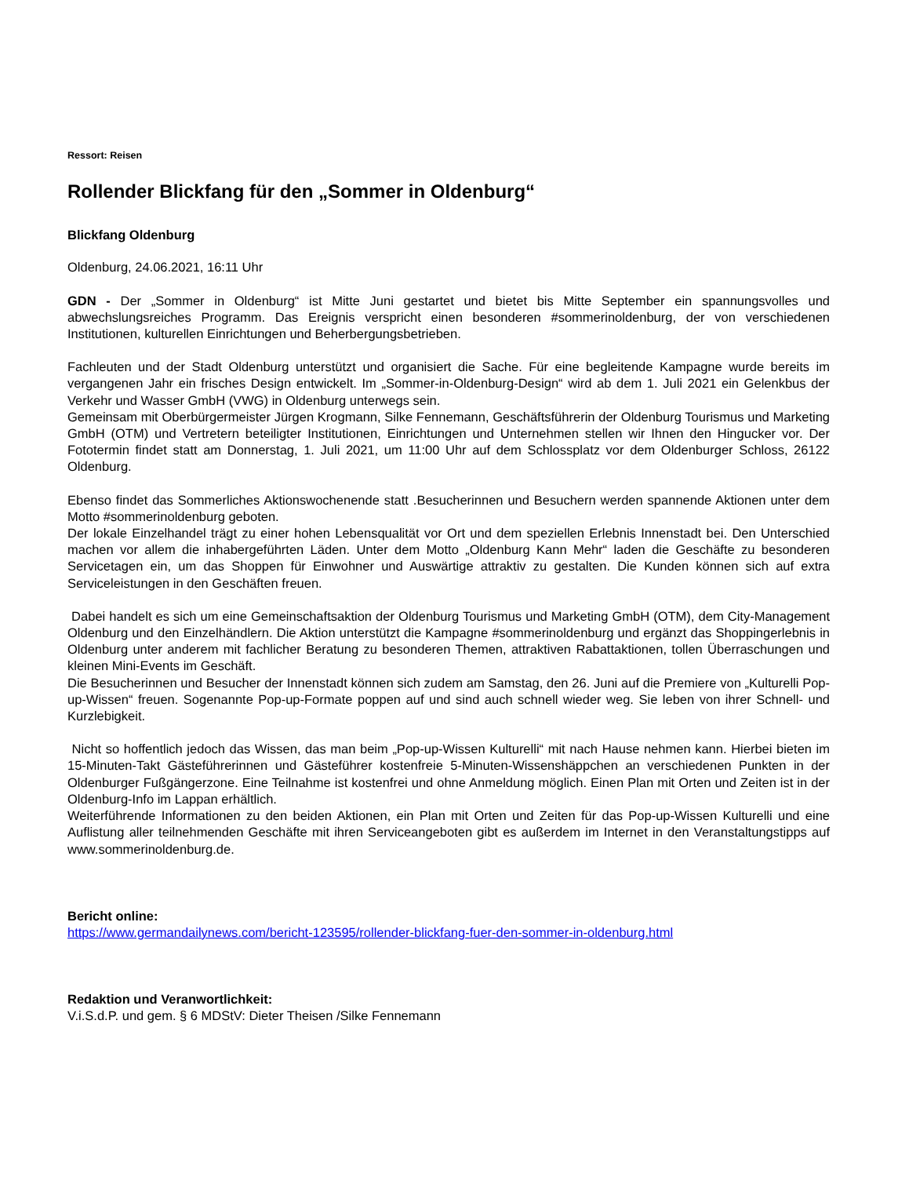Ressort: Reisen
Rollender Blickfang für den „Sommer in Oldenburg“
Blickfang Oldenburg
Oldenburg, 24.06.2021, 16:11 Uhr
GDN - Der „Sommer in Oldenburg“ ist Mitte Juni gestartet und bietet bis Mitte September ein spannungsvolles und abwechslungsreiches Programm. Das Ereignis verspricht einen besonderen #sommerinoldenburg, der von verschiedenen Institutionen, kulturellen Einrichtungen und Beherbergungsbetrieben.
Fachleuten und der Stadt Oldenburg unterstützt und organisiert die Sache. Für eine begleitende Kampagne wurde bereits im vergangenen Jahr ein frisches Design entwickelt. Im „Sommer-in-Oldenburg-Design“ wird ab dem 1. Juli 2021 ein Gelenkbus der Verkehr und Wasser GmbH (VWG) in Oldenburg unterwegs sein.
Gemeinsam mit Oberbürgermeister Jürgen Krogmann, Silke Fennemann, Geschäftsführerin der Oldenburg Tourismus und Marketing GmbH (OTM) und Vertretern beteiligter Institutionen, Einrichtungen und Unternehmen stellen wir Ihnen den Hingucker vor. Der Fototermin findet statt am Donnerstag, 1. Juli 2021, um 11:00 Uhr auf dem Schlossplatz vor dem Oldenburger Schloss, 26122 Oldenburg.
Ebenso findet das Sommerliches Aktionswochenende statt .Besucherinnen und Besuchern werden spannende Aktionen unter dem Motto #sommerinoldenburg geboten.
Der lokale Einzelhandel trägt zu einer hohen Lebensqualität vor Ort und dem speziellen Erlebnis Innenstadt bei. Den Unterschied machen vor allem die inhabergeführten Läden. Unter dem Motto „Oldenburg Kann Mehr“ laden die Geschäfte zu besonderen Servicetagen ein, um das Shoppen für Einwohner und Auswärtige attraktiv zu gestalten. Die Kunden können sich auf extra Serviceleistungen in den Geschäften freuen.
Dabei handelt es sich um eine Gemeinschaftsaktion der Oldenburg Tourismus und Marketing GmbH (OTM), dem City-Management Oldenburg und den Einzelhändlern. Die Aktion unterstützt die Kampagne #sommerinoldenburg und ergänzt das Shoppingerlebnis in Oldenburg unter anderem mit fachlicher Beratung zu besonderen Themen, attraktiven Rabattaktionen, tollen Überraschungen und kleinen Mini-Events im Geschäft.
Die Besucherinnen und Besucher der Innenstadt können sich zudem am Samstag, den 26. Juni auf die Premiere von „Kulturelli Pop-up-Wissen“ freuen. Sogenannte Pop-up-Formate poppen auf und sind auch schnell wieder weg. Sie leben von ihrer Schnell- und Kurzlebigkeit.
Nicht so hoffentlich jedoch das Wissen, das man beim „Pop-up-Wissen Kulturelli“ mit nach Hause nehmen kann. Hierbei bieten im 15-Minuten-Takt Gästeführerinnen und Gästeführer kostenfreie 5-Minuten-Wissenshäppchen an verschiedenen Punkten in der Oldenburger Fußgängerzone. Eine Teilnahme ist kostenfrei und ohne Anmeldung möglich. Einen Plan mit Orten und Zeiten ist in der Oldenburg-Info im Lappan erhältlich.
Weiterführende Informationen zu den beiden Aktionen, ein Plan mit Orten und Zeiten für das Pop-up-Wissen Kulturelli und eine Auflistung aller teilnehmenden Geschäfte mit ihren Serviceangeboten gibt es außerdem im Internet in den Veranstaltungstipps auf www.sommerinoldenburg.de.
Bericht online:
https://www.germandailynews.com/bericht-123595/rollender-blickfang-fuer-den-sommer-in-oldenburg.html
Redaktion und Veranwortlichkeit:
V.i.S.d.P. und gem. § 6 MDStV: Dieter Theisen /Silke Fennemann